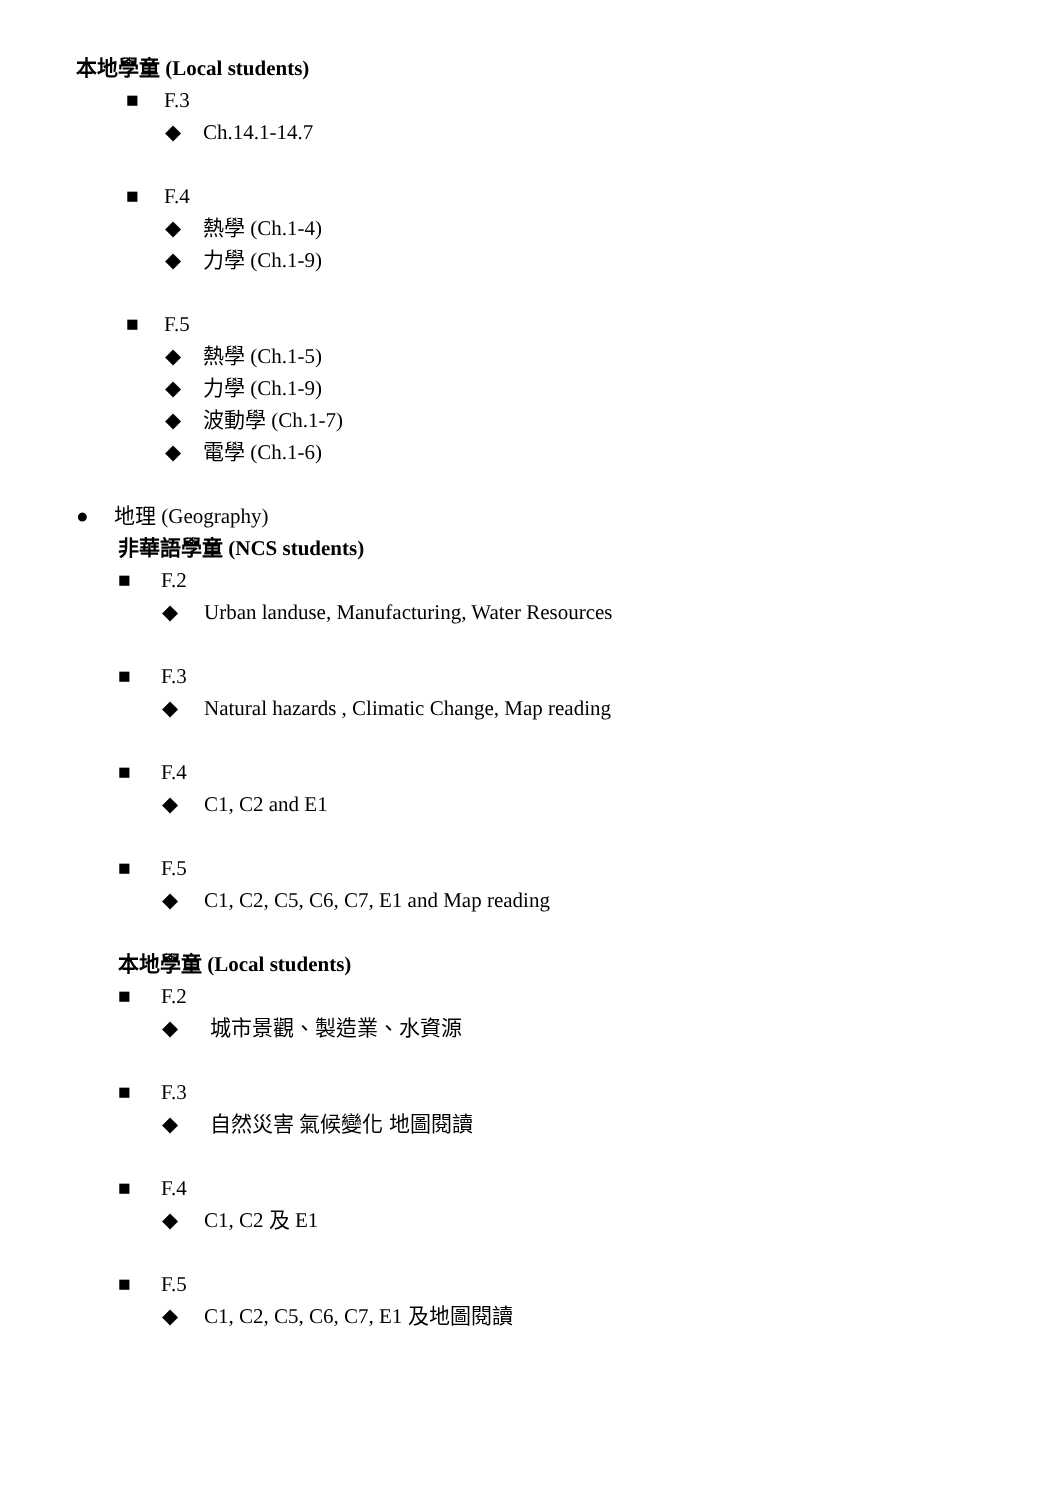本地學童 (Local students)
■ F.3
◆ Ch.14.1-14.7
■ F.4
◆ 熱學 (Ch.1-4)
◆ 力學 (Ch.1-9)
■ F.5
◆ 熱學 (Ch.1-5)
◆ 力學 (Ch.1-9)
◆ 波動學 (Ch.1-7)
◆ 電學 (Ch.1-6)
● 地理 (Geography)
非華語學童 (NCS students)
■ F.2
◆ Urban landuse, Manufacturing, Water Resources
■ F.3
◆ Natural hazards , Climatic Change, Map reading
■ F.4
◆ C1, C2 and E1
■ F.5
◆ C1, C2, C5, C6, C7, E1 and Map reading
本地學童 (Local students)
■ F.2
◆ 城市景觀、製造業、水資源
■ F.3
◆ 自然災害 氣候變化 地圖閱讀
■ F.4
◆ C1, C2 及 E1
■ F.5
◆ C1, C2, C5, C6, C7, E1 及地圖閱讀